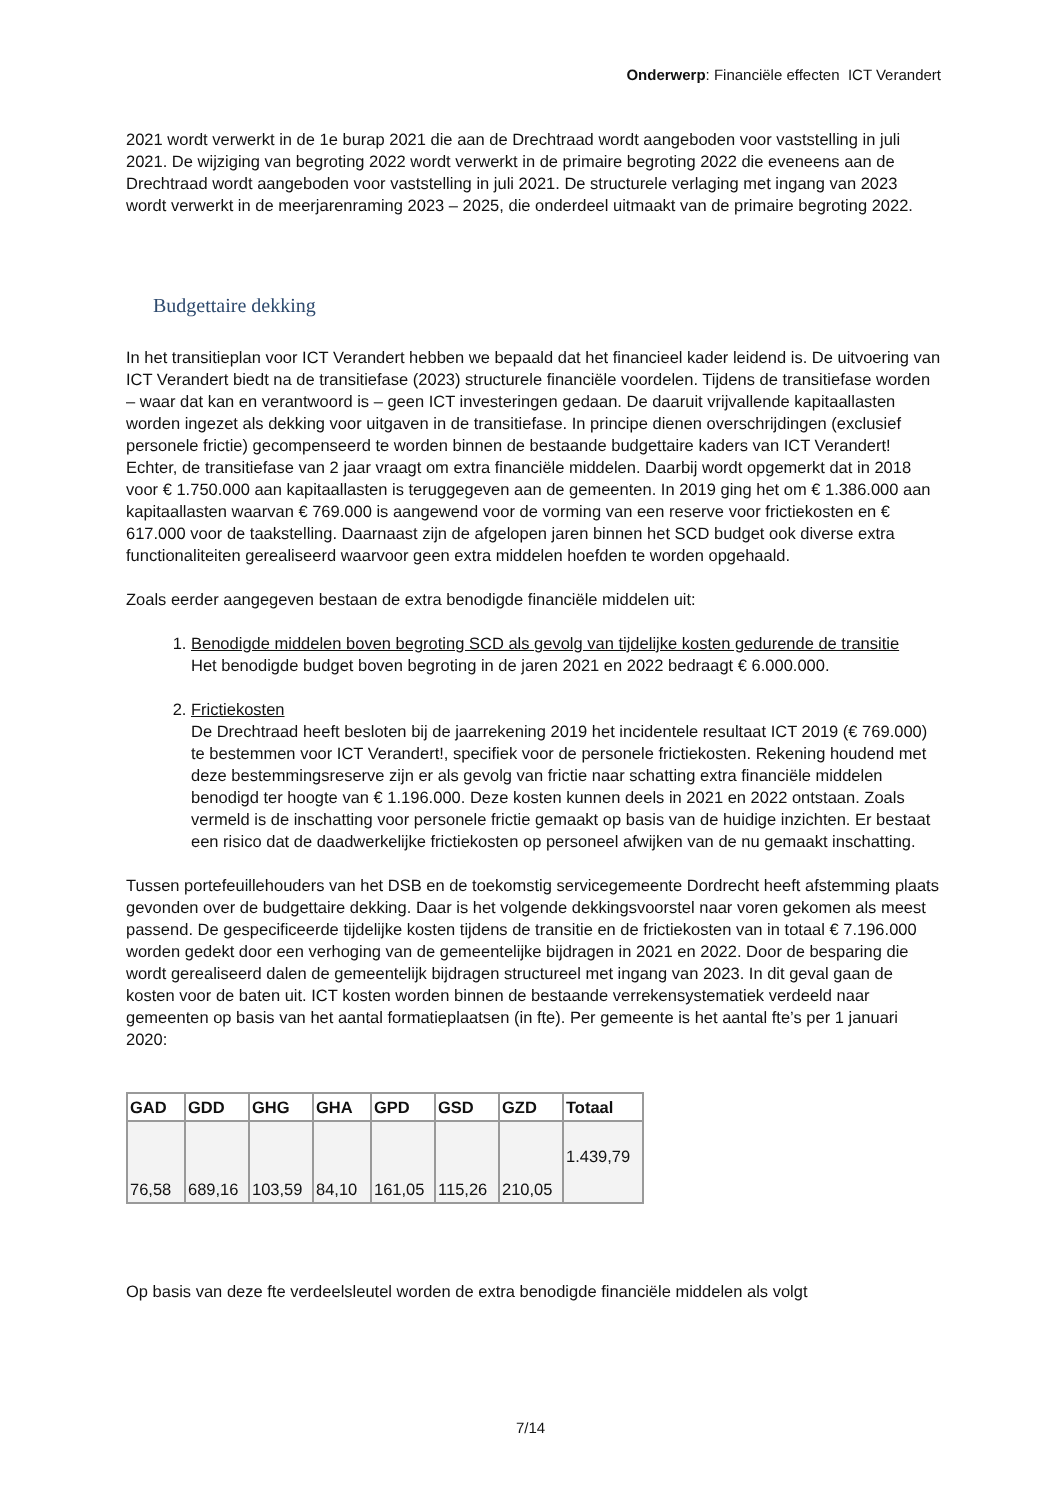Onderwerp: Financiële effecten ICT Verandert
2021 wordt verwerkt in de 1e burap 2021 die aan de Drechtraad wordt aangeboden voor vaststelling in juli 2021. De wijziging van begroting 2022 wordt verwerkt in de primaire begroting 2022 die eveneens aan de Drechtraad wordt aangeboden voor vaststelling in juli 2021. De structurele verlaging met ingang van 2023 wordt verwerkt in de meerjarenraming 2023 – 2025, die onderdeel uitmaakt van de primaire begroting 2022.
Budgettaire dekking
In het transitieplan voor ICT Verandert hebben we bepaald dat het financieel kader leidend is. De uitvoering van ICT Verandert biedt na de transitiefase (2023) structurele financiële voordelen. Tijdens de transitiefase worden – waar dat kan en verantwoord is – geen ICT investeringen gedaan. De daaruit vrijvallende kapitaallasten worden ingezet als dekking voor uitgaven in de transitiefase. In principe dienen overschrijdingen (exclusief personele frictie) gecompenseerd te worden binnen de bestaande budgettaire kaders van ICT Verandert! Echter, de transitiefase van 2 jaar vraagt om extra financiële middelen. Daarbij wordt opgemerkt dat in 2018 voor € 1.750.000 aan kapitaallasten is teruggegeven aan de gemeenten. In 2019 ging het om € 1.386.000 aan kapitaallasten waarvan € 769.000 is aangewend voor de vorming van een reserve voor frictiekosten en € 617.000 voor de taakstelling. Daarnaast zijn de afgelopen jaren binnen het SCD budget ook diverse extra functionaliteiten gerealiseerd waarvoor geen extra middelen hoefden te worden opgehaald.
Zoals eerder aangegeven bestaan de extra benodigde financiële middelen uit:
1. Benodigde middelen boven begroting SCD als gevolg van tijdelijke kosten gedurende de transitie
Het benodigde budget boven begroting in de jaren 2021 en 2022 bedraagt € 6.000.000.
2. Frictiekosten
De Drechtraad heeft besloten bij de jaarrekening 2019 het incidentele resultaat ICT 2019 (€ 769.000) te bestemmen voor ICT Verandert!, specifiek voor de personele frictiekosten. Rekening houdend met deze bestemmingsreserve zijn er als gevolg van frictie naar schatting extra financiële middelen benodigd ter hoogte van € 1.196.000. Deze kosten kunnen deels in 2021 en 2022 ontstaan. Zoals vermeld is de inschatting voor personele frictie gemaakt op basis van de huidige inzichten. Er bestaat een risico dat de daadwerkelijke frictiekosten op personeel afwijken van de nu gemaakt inschatting.
Tussen portefeuillehouders van het DSB en de toekomstig servicegemeente Dordrecht heeft afstemming plaats gevonden over de budgettaire dekking. Daar is het volgende dekkingsvoorstel naar voren gekomen als meest passend. De gespecificeerde tijdelijke kosten tijdens de transitie en de frictiekosten van in totaal € 7.196.000 worden gedekt door een verhoging van de gemeentelijke bijdragen in 2021 en 2022. Door de besparing die wordt gerealiseerd dalen de gemeentelijk bijdragen structureel met ingang van 2023. In dit geval gaan de kosten voor de baten uit. ICT kosten worden binnen de bestaande verrekensystematiek verdeeld naar gemeenten op basis van het aantal formatieplaatsen (in fte). Per gemeente is het aantal fte’s per 1 januari 2020:
| GAD | GDD | GHG | GHA | GPD | GSD | GZD | Totaal |
| --- | --- | --- | --- | --- | --- | --- | --- |
| 76,58 | 689,16 | 103,59 | 84,10 | 161,05 | 115,26 | 210,05 | 1.439,79 |
Op basis van deze fte verdeelsleutel worden de extra benodigde financiële middelen als volgt
7/14